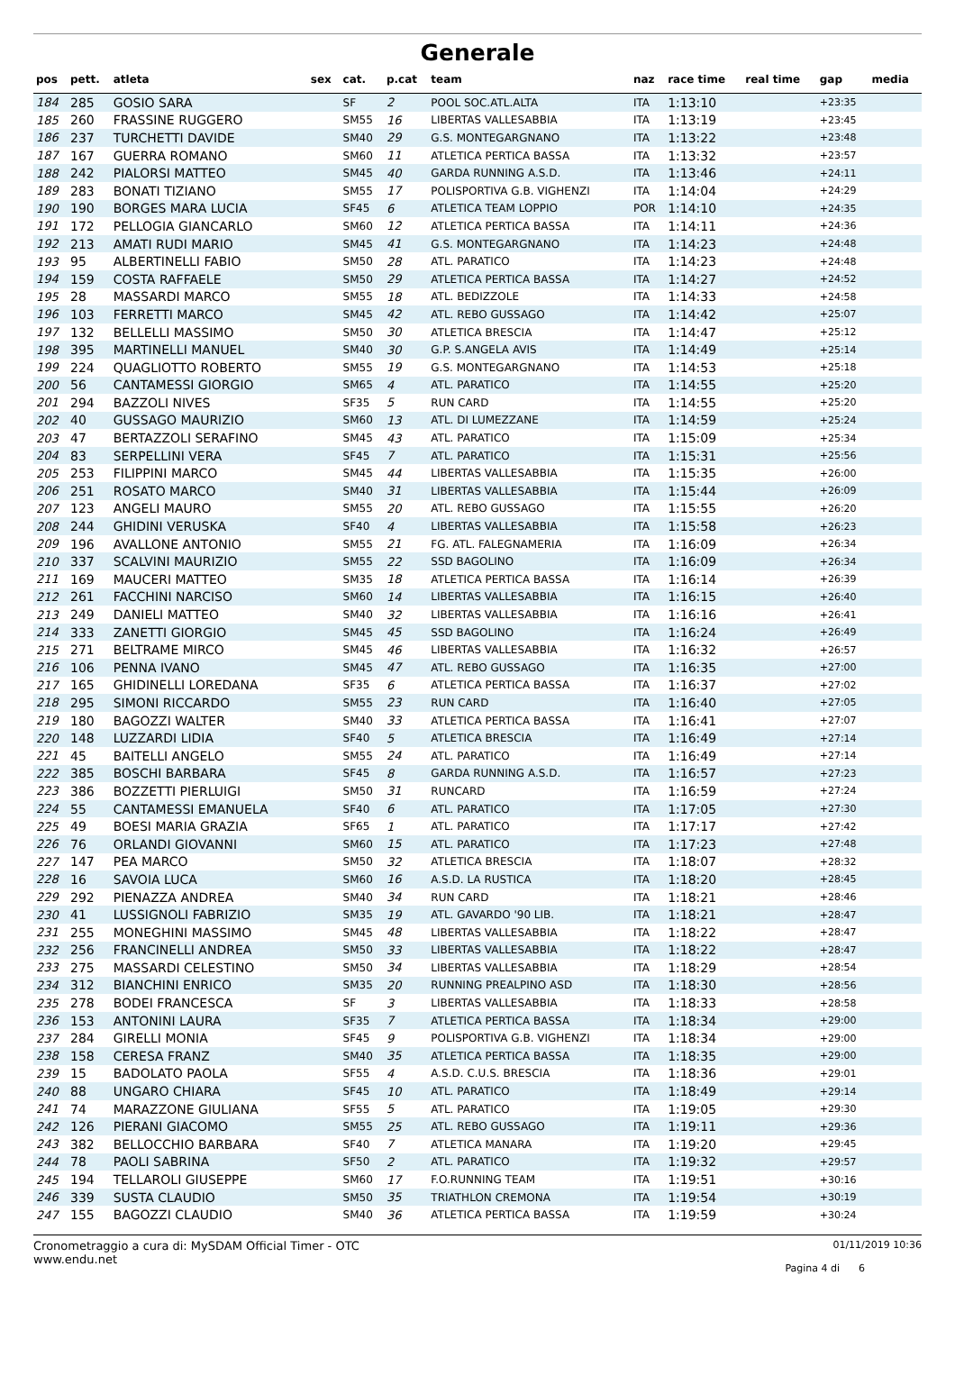Generale
| pos | pett. | atleta | sex | cat. | p.cat | team | naz | race time | real time | gap | media |
| --- | --- | --- | --- | --- | --- | --- | --- | --- | --- | --- | --- |
| 184 | 285 | GOSIO SARA | | SF | 2 | POOL SOC.ATL.ALTA | ITA | 1:13:10 | | +23:35 | |
| 185 | 260 | FRASSINE RUGGERO | | SM55 | 16 | LIBERTAS VALLESABBIA | ITA | 1:13:19 | | +23:45 | |
| 186 | 237 | TURCHETTI DAVIDE | | SM40 | 29 | G.S. MONTEGARGNANO | ITA | 1:13:22 | | +23:48 | |
| 187 | 167 | GUERRA ROMANO | | SM60 | 11 | ATLETICA PERTICA BASSA | ITA | 1:13:32 | | +23:57 | |
| 188 | 242 | PIALORSI MATTEO | | SM45 | 40 | GARDA RUNNING A.S.D. | ITA | 1:13:46 | | +24:11 | |
| 189 | 283 | BONATI TIZIANO | | SM55 | 17 | POLISPORTIVA G.B. VIGHENZI | ITA | 1:14:04 | | +24:29 | |
| 190 | 190 | BORGES MARA LUCIA | | SF45 | 6 | ATLETICA TEAM LOPPIO | POR | 1:14:10 | | +24:35 | |
| 191 | 172 | PELLOGIA GIANCARLO | | SM60 | 12 | ATLETICA PERTICA BASSA | ITA | 1:14:11 | | +24:36 | |
| 192 | 213 | AMATI RUDI MARIO | | SM45 | 41 | G.S. MONTEGARGNANO | ITA | 1:14:23 | | +24:48 | |
| 193 | 95 | ALBERTINELLI FABIO | | SM50 | 28 | ATL. PARATICO | ITA | 1:14:23 | | +24:48 | |
| 194 | 159 | COSTA RAFFAELE | | SM50 | 29 | ATLETICA PERTICA BASSA | ITA | 1:14:27 | | +24:52 | |
| 195 | 28 | MASSARDI MARCO | | SM55 | 18 | ATL. BEDIZZOLE | ITA | 1:14:33 | | +24:58 | |
| 196 | 103 | FERRETTI MARCO | | SM45 | 42 | ATL. REBO GUSSAGO | ITA | 1:14:42 | | +25:07 | |
| 197 | 132 | BELLELLI MASSIMO | | SM50 | 30 | ATLETICA BRESCIA | ITA | 1:14:47 | | +25:12 | |
| 198 | 395 | MARTINELLI MANUEL | | SM40 | 30 | G.P. S.ANGELA AVIS | ITA | 1:14:49 | | +25:14 | |
| 199 | 224 | QUAGLIOTTO ROBERTO | | SM55 | 19 | G.S. MONTEGARGNANO | ITA | 1:14:53 | | +25:18 | |
| 200 | 56 | CANTAMESSI GIORGIO | | SM65 | 4 | ATL. PARATICO | ITA | 1:14:55 | | +25:20 | |
| 201 | 294 | BAZZOLI NIVES | | SF35 | 5 | RUN CARD | ITA | 1:14:55 | | +25:20 | |
| 202 | 40 | GUSSAGO MAURIZIO | | SM60 | 13 | ATL. DI LUMEZZANE | ITA | 1:14:59 | | +25:24 | |
| 203 | 47 | BERTAZZOLI SERAFINO | | SM45 | 43 | ATL. PARATICO | ITA | 1:15:09 | | +25:34 | |
| 204 | 83 | SERPELLINI VERA | | SF45 | 7 | ATL. PARATICO | ITA | 1:15:31 | | +25:56 | |
| 205 | 253 | FILIPPINI MARCO | | SM45 | 44 | LIBERTAS VALLESABBIA | ITA | 1:15:35 | | +26:00 | |
| 206 | 251 | ROSATO MARCO | | SM40 | 31 | LIBERTAS VALLESABBIA | ITA | 1:15:44 | | +26:09 | |
| 207 | 123 | ANGELI MAURO | | SM55 | 20 | ATL. REBO GUSSAGO | ITA | 1:15:55 | | +26:20 | |
| 208 | 244 | GHIDINI VERUSKA | | SF40 | 4 | LIBERTAS VALLESABBIA | ITA | 1:15:58 | | +26:23 | |
| 209 | 196 | AVALLONE ANTONIO | | SM55 | 21 | FG. ATL. FALEGNAMERIA | ITA | 1:16:09 | | +26:34 | |
| 210 | 337 | SCALVINI MAURIZIO | | SM55 | 22 | SSD BAGOLINO | ITA | 1:16:09 | | +26:34 | |
| 211 | 169 | MAUCERI MATTEO | | SM35 | 18 | ATLETICA PERTICA BASSA | ITA | 1:16:14 | | +26:39 | |
| 212 | 261 | FACCHINI NARCISO | | SM60 | 14 | LIBERTAS VALLESABBIA | ITA | 1:16:15 | | +26:40 | |
| 213 | 249 | DANIELI MATTEO | | SM40 | 32 | LIBERTAS VALLESABBIA | ITA | 1:16:16 | | +26:41 | |
| 214 | 333 | ZANETTI GIORGIO | | SM45 | 45 | SSD BAGOLINO | ITA | 1:16:24 | | +26:49 | |
| 215 | 271 | BELTRAME MIRCO | | SM45 | 46 | LIBERTAS VALLESABBIA | ITA | 1:16:32 | | +26:57 | |
| 216 | 106 | PENNA IVANO | | SM45 | 47 | ATL. REBO GUSSAGO | ITA | 1:16:35 | | +27:00 | |
| 217 | 165 | GHIDINELLI LOREDANA | | SF35 | 6 | ATLETICA PERTICA BASSA | ITA | 1:16:37 | | +27:02 | |
| 218 | 295 | SIMONI RICCARDO | | SM55 | 23 | RUN CARD | ITA | 1:16:40 | | +27:05 | |
| 219 | 180 | BAGOZZI WALTER | | SM40 | 33 | ATLETICA PERTICA BASSA | ITA | 1:16:41 | | +27:07 | |
| 220 | 148 | LUZZARDI LIDIA | | SF40 | 5 | ATLETICA BRESCIA | ITA | 1:16:49 | | +27:14 | |
| 221 | 45 | BAITELLI ANGELO | | SM55 | 24 | ATL. PARATICO | ITA | 1:16:49 | | +27:14 | |
| 222 | 385 | BOSCHI BARBARA | | SF45 | 8 | GARDA RUNNING A.S.D. | ITA | 1:16:57 | | +27:23 | |
| 223 | 386 | BOZZETTI PIERLUIGI | | SM50 | 31 | RUNCARD | ITA | 1:16:59 | | +27:24 | |
| 224 | 55 | CANTAMESSI EMANUELA | | SF40 | 6 | ATL. PARATICO | ITA | 1:17:05 | | +27:30 | |
| 225 | 49 | BOESI MARIA GRAZIA | | SF65 | 1 | ATL. PARATICO | ITA | 1:17:17 | | +27:42 | |
| 226 | 76 | ORLANDI GIOVANNI | | SM60 | 15 | ATL. PARATICO | ITA | 1:17:23 | | +27:48 | |
| 227 | 147 | PEA MARCO | | SM50 | 32 | ATLETICA BRESCIA | ITA | 1:18:07 | | +28:32 | |
| 228 | 16 | SAVOIA LUCA | | SM60 | 16 | A.S.D. LA RUSTICA | ITA | 1:18:20 | | +28:45 | |
| 229 | 292 | PIENAZZA ANDREA | | SM40 | 34 | RUN CARD | ITA | 1:18:21 | | +28:46 | |
| 230 | 41 | LUSSIGNOLI FABRIZIO | | SM35 | 19 | ATL. GAVARDO '90 LIB. | ITA | 1:18:21 | | +28:47 | |
| 231 | 255 | MONEGHINI MASSIMO | | SM45 | 48 | LIBERTAS VALLESABBIA | ITA | 1:18:22 | | +28:47 | |
| 232 | 256 | FRANCINELLI ANDREA | | SM50 | 33 | LIBERTAS VALLESABBIA | ITA | 1:18:22 | | +28:47 | |
| 233 | 275 | MASSARDI CELESTINO | | SM50 | 34 | LIBERTAS VALLESABBIA | ITA | 1:18:29 | | +28:54 | |
| 234 | 312 | BIANCHINI ENRICO | | SM35 | 20 | RUNNING PREALPINO ASD | ITA | 1:18:30 | | +28:56 | |
| 235 | 278 | BODEI FRANCESCA | | SF | 3 | LIBERTAS VALLESABBIA | ITA | 1:18:33 | | +28:58 | |
| 236 | 153 | ANTONINI LAURA | | SF35 | 7 | ATLETICA PERTICA BASSA | ITA | 1:18:34 | | +29:00 | |
| 237 | 284 | GIRELLI MONIA | | SF45 | 9 | POLISPORTIVA G.B. VIGHENZI | ITA | 1:18:34 | | +29:00 | |
| 238 | 158 | CERESA FRANZ | | SM40 | 35 | ATLETICA PERTICA BASSA | ITA | 1:18:35 | | +29:00 | |
| 239 | 15 | BADOLATO PAOLA | | SF55 | 4 | A.S.D. C.U.S. BRESCIA | ITA | 1:18:36 | | +29:01 | |
| 240 | 88 | UNGARO CHIARA | | SF45 | 10 | ATL. PARATICO | ITA | 1:18:49 | | +29:14 | |
| 241 | 74 | MARAZZONE GIULIANA | | SF55 | 5 | ATL. PARATICO | ITA | 1:19:05 | | +29:30 | |
| 242 | 126 | PIERANI GIACOMO | | SM55 | 25 | ATL. REBO GUSSAGO | ITA | 1:19:11 | | +29:36 | |
| 243 | 382 | BELLOCCHIO BARBARA | | SF40 | 7 | ATLETICA MANARA | ITA | 1:19:20 | | +29:45 | |
| 244 | 78 | PAOLI SABRINA | | SF50 | 2 | ATL. PARATICO | ITA | 1:19:32 | | +29:57 | |
| 245 | 194 | TELLAROLI GIUSEPPE | | SM60 | 17 | F.O.RUNNING TEAM | ITA | 1:19:51 | | +30:16 | |
| 246 | 339 | SUSTA CLAUDIO | | SM50 | 35 | TRIATHLON CREMONA | ITA | 1:19:54 | | +30:19 | |
| 247 | 155 | BAGOZZI CLAUDIO | | SM40 | 36 | ATLETICA PERTICA BASSA | ITA | 1:19:59 | | +30:24 | |
Cronometraggio a cura di: MySDAM Official Timer - OTC
www.endu.net
01/11/2019 10:36
Pagina 4 di 6